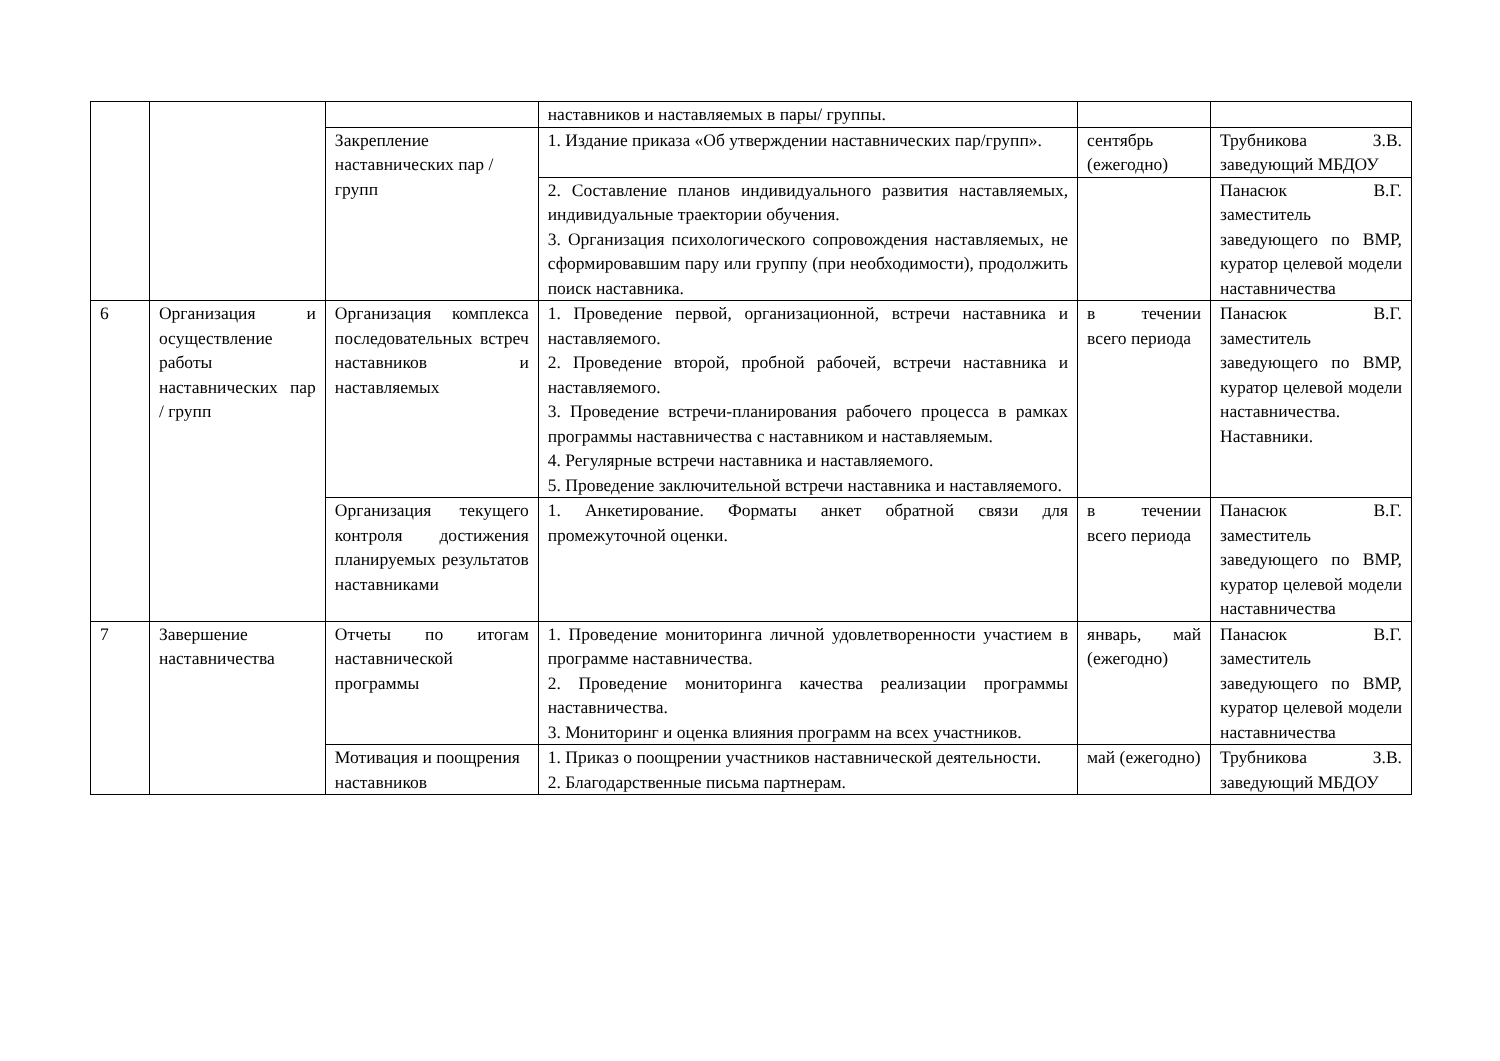| | | | наставников и наставляемых в пары/ группы. | | |
| | | Закрепление наставнических пар / групп | 1. Издание приказа «Об утверждении наставнических пар/групп». | сентябрь (ежегодно) | Трубникова З.В. заведующий МБДОУ |
| | | | 2. Составление планов индивидуального развития наставляемых, индивидуальные траектории обучения. 3. Организация психологического сопровождения наставляемых, не сформировавшим пару или группу (при необходимости), продолжить поиск наставника. | | Панасюк В.Г. заместитель заведующего по ВМР, куратор целевой модели наставничества |
| 6 | Организация и осуществление работы наставнических пар / групп | Организация комплекса последовательных встреч наставников и наставляемых | 1. Проведение первой, организационной, встречи наставника и наставляемого. 2. Проведение второй, пробной рабочей, встречи наставника и наставляемого. 3. Проведение встречи-планирования рабочего процесса в рамках программы наставничества с наставником и наставляемым. 4. Регулярные встречи наставника и наставляемого. 5. Проведение заключительной встречи наставника и наставляемого. | в течении всего периода | Панасюк В.Г. заместитель заведующего по ВМР, куратор целевой модели наставничества. Наставники. |
| | | Организация текущего контроля достижения планируемых результатов наставниками | 1. Анкетирование. Форматы анкет обратной связи для промежуточной оценки. | в течении всего периода | Панасюк В.Г. заместитель заведующего по ВМР, куратор целевой модели наставничества |
| 7 | Завершение наставничества | Отчеты по итогам наставнической программы | 1. Проведение мониторинга личной удовлетворенности участием в программе наставничества. 2. Проведение мониторинга качества реализации программы наставничества. 3. Мониторинг и оценка влияния программ на всех участников. | январь, май (ежегодно) | Панасюк В.Г. заместитель заведующего по ВМР, куратор целевой модели наставничества |
| | | Мотивация и поощрения наставников | 1. Приказ о поощрении участников наставнической деятельности. 2. Благодарственные письма партнерам. | май (ежегодно) | Трубникова З.В. заведующий МБДОУ |